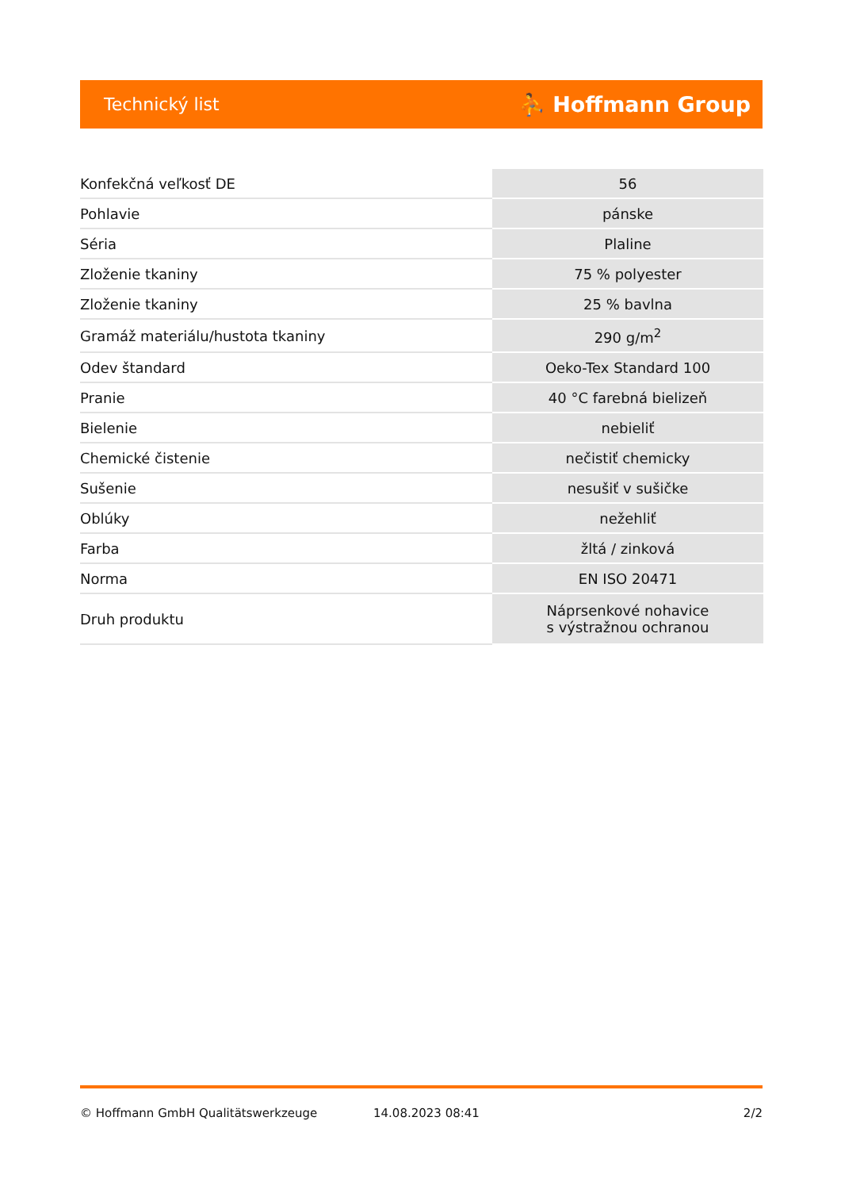Technický list ⛹ Hoffmann Group
| Konfekčná veľkosť DE | 56 |
| Pohlavie | pánske |
| Séria | Plaline |
| Zloženie tkaniny | 75 % polyester |
| Zloženie tkaniny | 25 % bavlna |
| Gramáž materiálu/hustota tkaniny | 290 g/m<sup>2</sup> |
| Odev štandard | Oeko-Tex Standard 100 |
| Pranie | 40 °C farebná bielizeň |
| Bielenie | nebieliť |
| Chemické čistenie | nečistiť chemicky |
| Sušenie | nesušiť v sušičke |
| Oblúky | nežehliť |
| Farba | žltá / zinková |
| Norma | EN ISO 20471 |
| Druh produktu | Náprsenkové nohavice s výstražnou ochranou |
© Hoffmann GmbH Qualitätswerkzeuge 14.08.2023 08:41 2/2